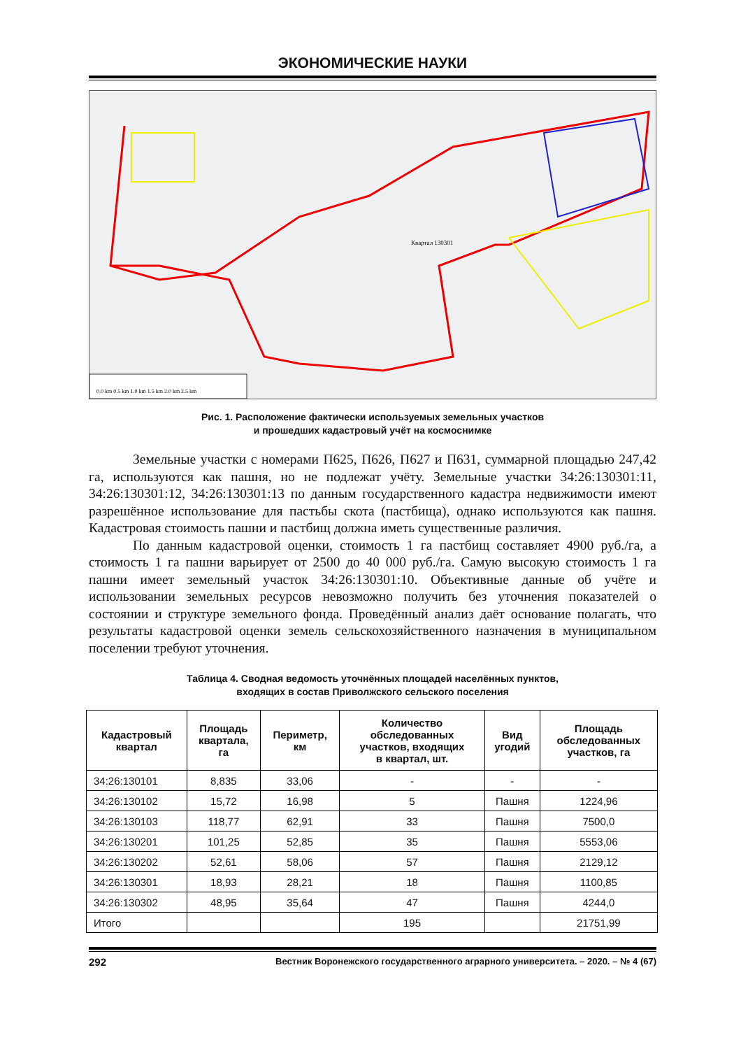ЭКОНОМИЧЕСКИЕ НАУКИ
0.0 km 0.5 km 1.0 km 1.5 km 2.0 km 2.5 km
Квартал 130301
Рис. 1. Расположение фактически используемых земельных участков
и прошедших кадастровый учёт на космоснимке
Земельные участки с номерами П625, П626, П627 и П631, суммарной площадью 247,42 га, используются как пашня, но не подлежат учёту. Земельные участки 34:26:130301:11, 34:26:130301:12, 34:26:130301:13 по данным государственного кадастра недвижимости имеют разрешённое использование для пастьбы скота (пастбища), однако используются как пашня. Кадастровая стоимость пашни и пастбищ должна иметь существенные различия.
По данным кадастровой оценки, стоимость 1 га пастбищ составляет 4900 руб./га, а стоимость 1 га пашни варьирует от 2500 до 40 000 руб./га. Самую высокую стоимость 1 га пашни имеет земельный участок 34:26:130301:10. Объективные данные об учёте и использовании земельных ресурсов невозможно получить без уточнения показателей о состоянии и структуре земельного фонда. Проведённый анализ даёт основание полагать, что результаты кадастровой оценки земель сельскохозяйственного назначения в муниципальном поселении требуют уточнения.
Таблица 4. Сводная ведомость уточнённых площадей населённых пунктов,
входящих в состав Приволжского сельского поселения
| Кадастровый квартал | Площадь квартала, га | Периметр, км | Количество обследованных участков, входящих в квартал, шт. | Вид угодий | Площадь обследованных участков, га |
| --- | --- | --- | --- | --- | --- |
| 34:26:130101 | 8,835 | 33,06 | - | - | - |
| 34:26:130102 | 15,72 | 16,98 | 5 | Пашня | 1224,96 |
| 34:26:130103 | 118,77 | 62,91 | 33 | Пашня | 7500,0 |
| 34:26:130201 | 101,25 | 52,85 | 35 | Пашня | 5553,06 |
| 34:26:130202 | 52,61 | 58,06 | 57 | Пашня | 2129,12 |
| 34:26:130301 | 18,93 | 28,21 | 18 | Пашня | 1100,85 |
| 34:26:130302 | 48,95 | 35,64 | 47 | Пашня | 4244,0 |
| Итого | | | 195 | | 21751,99 |
292 Вестник Воронежского государственного аграрного университета. – 2020. – № 4 (67)